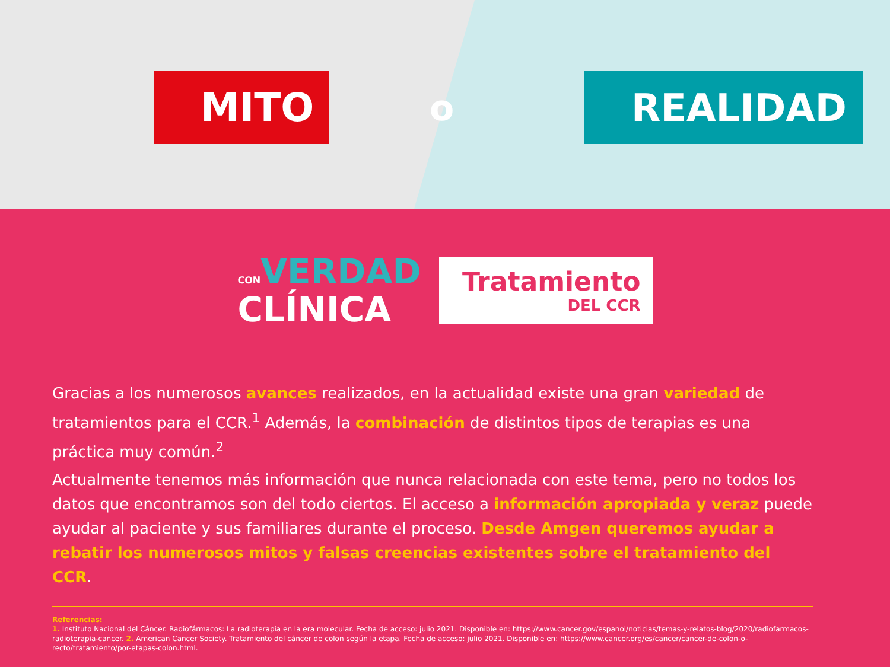MITO
o
REALIDAD
CON VERDAD
CLÍNICA
Tratamiento
DEL CCR
Gracias a los numerosos avances realizados, en la actualidad existe una gran variedad de tratamientos para el CCR.<sup>1</sup> Además, la combinación de distintos tipos de terapias es una práctica muy común.<sup>2</sup>
Actualmente tenemos más información que nunca relacionada con este tema, pero no todos los datos que encontramos son del todo ciertos. El acceso a información apropiada y veraz puede ayudar al paciente y sus familiares durante el proceso. Desde Amgen queremos ayudar a rebatir los numerosos mitos y falsas creencias existentes sobre el tratamiento del CCR.
Referencias:
1. Instituto Nacional del Cáncer. Radiofármacos: La radioterapia en la era molecular. Fecha de acceso: julio 2021. Disponible en: https://www.cancer.gov/espanol/noticias/temas-y-relatos-blog/2020/radiofarmacos-radioterapia-cancer. 2. American Cancer Society. Tratamiento del cáncer de colon según la etapa. Fecha de acceso: julio 2021. Disponible en: https://www.cancer.org/es/cancer/cancer-de-colon-o-recto/tratamiento/por-etapas-colon.html.